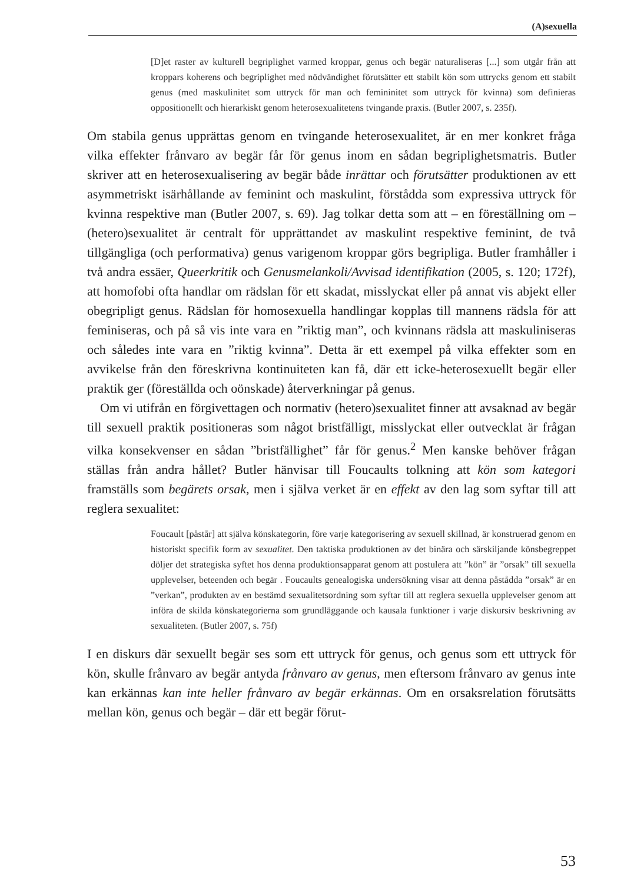(A)sexuella
[D]et raster av kulturell begriplighet varmed kroppar, genus och begär naturaliseras [...] som utgår från att kroppars koherens och begriplighet med nödvändighet förutsätter ett stabilt kön som uttrycks genom ett stabilt genus (med maskulinitet som uttryck för man och femininitet som uttryck för kvinna) som definieras oppositionellt och hierarkiskt genom heterosexualitetens tvingande praxis. (Butler 2007, s. 235f).
Om stabila genus upprättas genom en tvingande heterosexualitet, är en mer konkret fråga vilka effekter frånvaro av begär får för genus inom en sådan begriplighetsmatris. Butler skriver att en heterosexualisering av begär både inrättar och förutsätter produktionen av ett asymmetriskt isärhållande av feminint och maskulint, förstådda som expressiva uttryck för kvinna respektive man (Butler 2007, s. 69). Jag tolkar detta som att – en föreställning om – (hetero)sexualitet är centralt för upprättandet av maskulint respektive feminint, de två tillgängliga (och performativa) genus varigenom kroppar görs begripliga. Butler framhåller i två andra essäer, Queerkritik och Genusmelankoli/Avvisad identifikation (2005, s. 120; 172f), att homofobi ofta handlar om rädslan för ett skadat, misslyckat eller på annat vis abjekt eller obegripligt genus. Rädslan för homosexuella handlingar kopplas till mannens rädsla för att feminiseras, och på så vis inte vara en ”riktig man”, och kvinnans rädsla att maskuliniseras och således inte vara en ”riktig kvinna”. Detta är ett exempel på vilka effekter som en avvikelse från den föreskrivna kontinuiteten kan få, där ett icke-heterosexuellt begär eller praktik ger (föreställda och oönskade) återverkningar på genus.
Om vi utifrån en förgivettagen och normativ (hetero)sexualitet finner att avsaknad av begär till sexuell praktik positioneras som något bristfälligt, misslyckat eller outvecklat är frågan vilka konsekvenser en sådan ”bristfällighet” får för genus.<sup>2</sup> Men kanske behöver frågan ställas från andra hållet? Butler hänvisar till Foucaults tolkning att kön som kategori framställs som begärets orsak, men i själva verket är en effekt av den lag som syftar till att reglera sexualitet:
Foucault [påstår] att själva könskategorin, före varje kategorisering av sexuell skillnad, är konstruerad genom en historiskt specifik form av sexualitet. Den taktiska produktionen av det binära och särskiljande könsbegreppet döljer det strategiska syftet hos denna produktionsapparat genom att postulera att ”kön” är ”orsak” till sexuella upplevelser, beteenden och begär . Foucaults genealogiska undersökning visar att denna påstådda ”orsak” är en ”verkan”, produkten av en bestämd sexualitetsordning som syftar till att reglera sexuella upplevelser genom att införa de skilda könskategorierna som grundläggande och kausala funktioner i varje diskursiv beskrivning av sexualiteten. (Butler 2007, s. 75f)
I en diskurs där sexuellt begär ses som ett uttryck för genus, och genus som ett uttryck för kön, skulle frånvaro av begär antyda frånvaro av genus, men eftersom frånvaro av genus inte kan erkännas kan inte heller frånvaro av begär erkännas. Om en orsaksrelation förutsätts mellan kön, genus och begär – där ett begär förut-
53